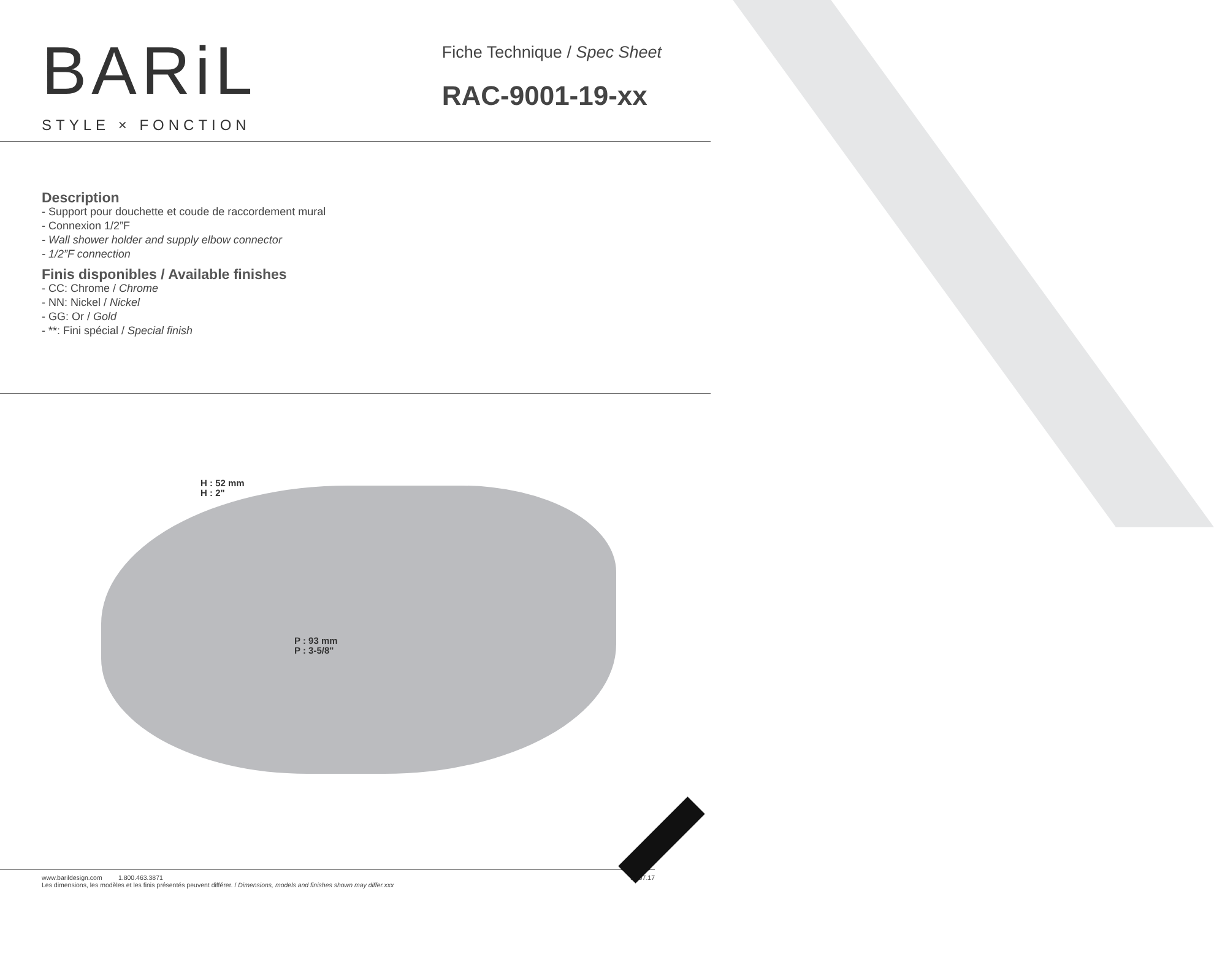BARiL
STYLE × FONCTION
Fiche Technique / Spec Sheet
RAC-9001-19-xx
Description
- Support pour douchette et coude de raccordement mural
- Connexion 1/2”F
- Wall shower holder and supply elbow connector
- 1/2”F connection
Finis disponibles / Available finishes
- CC: Chrome / Chrome
- NN: Nickel / Nickel
- GG: Or / Gold
- **: Fini spécial / Special finish
H : 52 mm
H : 2"
P : 93 mm
P : 3-5/8"
www.barildesign.com 1.800.463.3871 11.07.17
Les dimensions, les modèles et les finis présentés peuvent différer. / Dimensions, models and finishes shown may differ.xxx